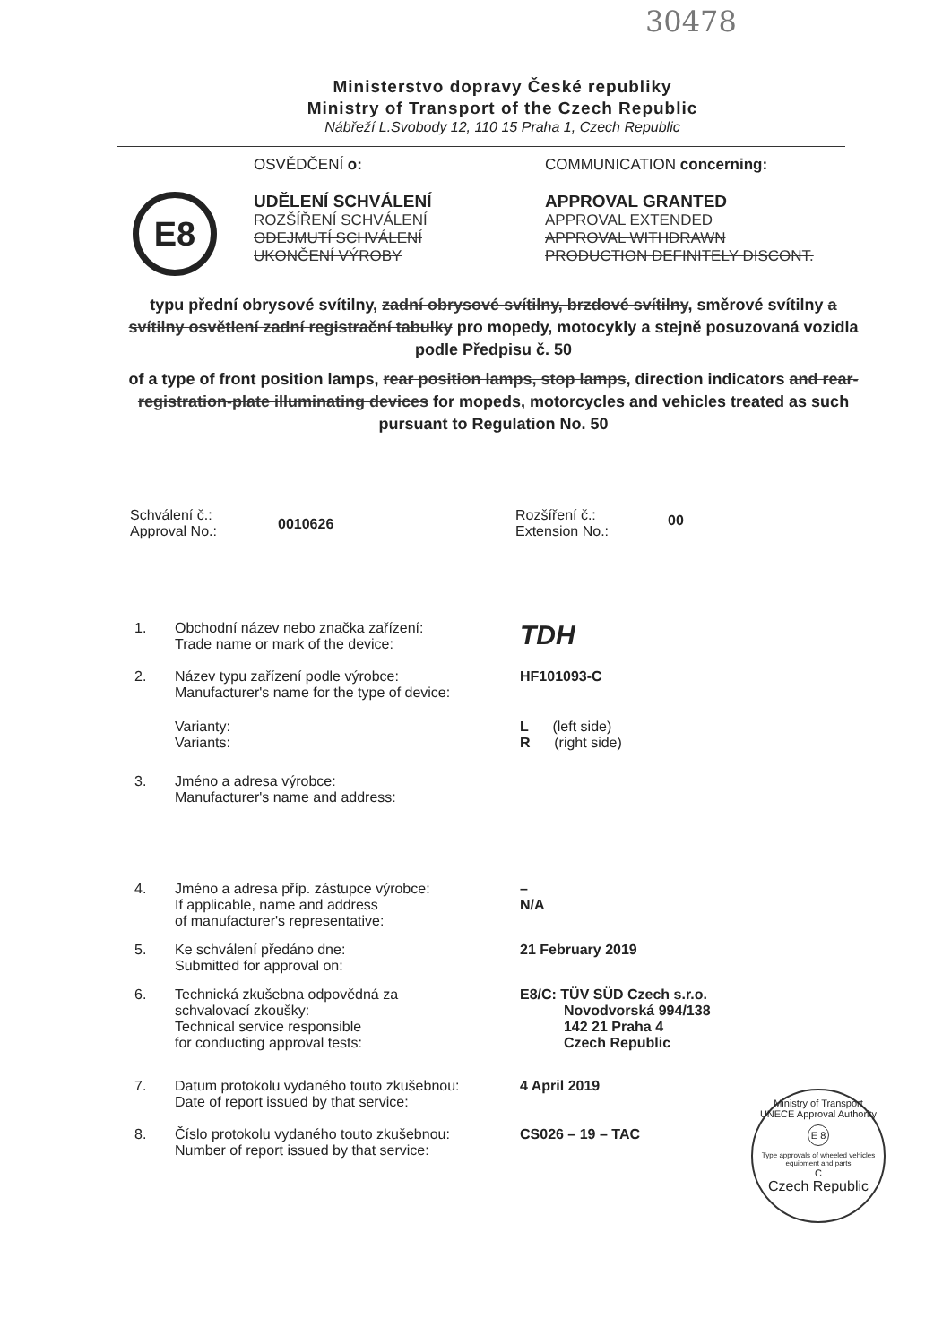30478
Ministerstvo dopravy České republiky
Ministry of Transport of the Czech Republic
Nábřeží L.Svobody 12, 110 15 Praha 1, Czech Republic
E8
OSVĚDČENÍ o:
UDĚLENÍ SCHVÁLENÍ
ROZŠÍŘENÍ SCHVÁLENÍ
ODEJMUTÍ SCHVÁLENÍ
UKONČENÍ VÝROBY
COMMUNICATION concerning:
APPROVAL GRANTED
APPROVAL EXTENDED
APPROVAL WITHDRAWN
PRODUCTION DEFINITELY DISCONT.
typu přední obrysové svítilny, zadní obrysové svítilny, brzdové svítilny, směrové svítilny a svítilny osvětlení zadní registrační tabulky pro mopedy, motocykly a stejně posuzovaná vozidla podle Předpisu č. 50
of a type of front position lamps, rear position lamps, stop lamps, direction indicators and rear-registration-plate illuminating devices for mopeds, motorcycles and vehicles treated as such pursuant to Regulation No. 50
Schválení č.:
Approval No.:
0010626
Rozšíření č.:
Extension No.:
00
1. Obchodní název nebo značka zařízení:
Trade name or mark of the device:
TDH
2. Název typu zařízení podle výrobce:
Manufacturer's name for the type of device:
HF101093-C
Varianty:
Variants:
L (left side)
R (right side)
3. Jméno a adresa výrobce:
Manufacturer's name and address:
4. Jméno a adresa příp. zástupce výrobce:
If applicable, name and address
of manufacturer's representative:
–
N/A
5. Ke schválení předáno dne:
Submitted for approval on:
21 February 2019
6. Technická zkušebna odpovědná za
schvalovací zkoušky:
Technical service responsible
for conducting approval tests:
E8/C: TÜV SÜD Czech s.r.o.
Novodvorská 994/138
142 21 Praha 4
Czech Republic
7. Datum protokolu vydaného touto zkušebnou:
Date of report issued by that service:
4 April 2019
8. Číslo protokolu vydaného touto zkušebnou:
Number of report issued by that service:
CS026 – 19 – TAC
Ministry of Transport
UNECE Approval Authority
E 8
Type approvals of wheeled vehicles equipment and parts
C
Czech Republic